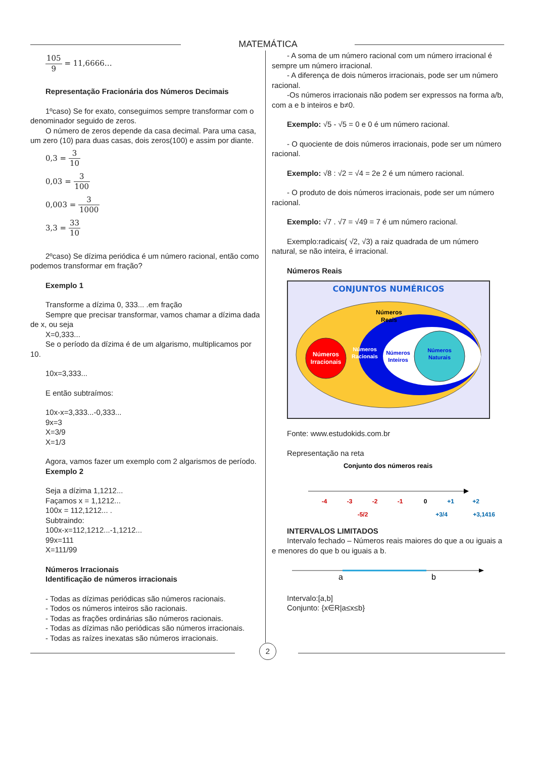MATEMÁTICA
105 9 = 11,6666…
Representação Fracionária dos Números Decimais
1ºcaso) Se for exato, conseguimos sempre transformar com o denominador seguido de zeros.
O número de zeros depende da casa decimal. Para uma casa, um zero (10) para duas casas, dois zeros(100) e assim por diante.
0,3 = 3 10
0,03 = 3 100
0,003 = 3 1000
3,3 = 33 10
2ºcaso) Se dízima periódica é um número racional, então como podemos transformar em fração?
Exemplo 1
Transforme a dízima 0, 333... .em fração
Sempre que precisar transformar, vamos chamar a dízima dada de x, ou seja
X=0,333...
Se o período da dízima é de um algarismo, multiplicamos por 10.
10x=3,333...
E então subtraímos:
10x-x=3,333...-0,333...
9x=3
X=3/9
X=1/3
Agora, vamos fazer um exemplo com 2 algarismos de período.
Exemplo 2
Seja a dízima 1,1212...
Façamos x = 1,1212...
100x = 112,1212... .
Subtraindo:
100x-x=112,1212...-1,1212...
99x=111
X=111/99
Números Irracionais
Identificação de números irracionais
- Todas as dízimas periódicas são números racionais.
- Todos os números inteiros são racionais.
- Todas as frações ordinárias são números racionais.
- Todas as dízimas não periódicas são números irracionais.
- Todas as raízes inexatas são números irracionais.
- A soma de um número racional com um número irracional é sempre um número irracional.
- A diferença de dois números irracionais, pode ser um número racional.
-Os números irracionais não podem ser expressos na forma a/b, com a e b inteiros e b≠0.
Exemplo: √5 - √5 = 0 e 0 é um número racional.
- O quociente de dois números irracionais, pode ser um número racional.
Exemplo: √8 : √2 = √4 = 2e 2 é um número racional.
- O produto de dois números irracionais, pode ser um número racional.
Exemplo: √7 . √7 = √49 = 7 é um número racional.
Exemplo:radicais( √2, √3) a raiz quadrada de um número natural, se não inteira, é irracional.
Números Reais
CONJUNTOS NUMÉRICOS
Números
Reais
Números
Irracionais
Números
Racionais
Números
Inteiros
Números
Naturais
Fonte: www.estudokids.com.br
Representação na reta
Conjunto dos números reais
-4
-3
-2
-1
0
+1
+2
-5/2
+3/4
+3,1416
INTERVALOS LIMITADOS
Intervalo fechado – Números reais maiores do que a ou iguais a e menores do que b ou iguais a b.
a
b
Intervalo:[a,b]
Conjunto: {x∈R|a≤x≤b}
2